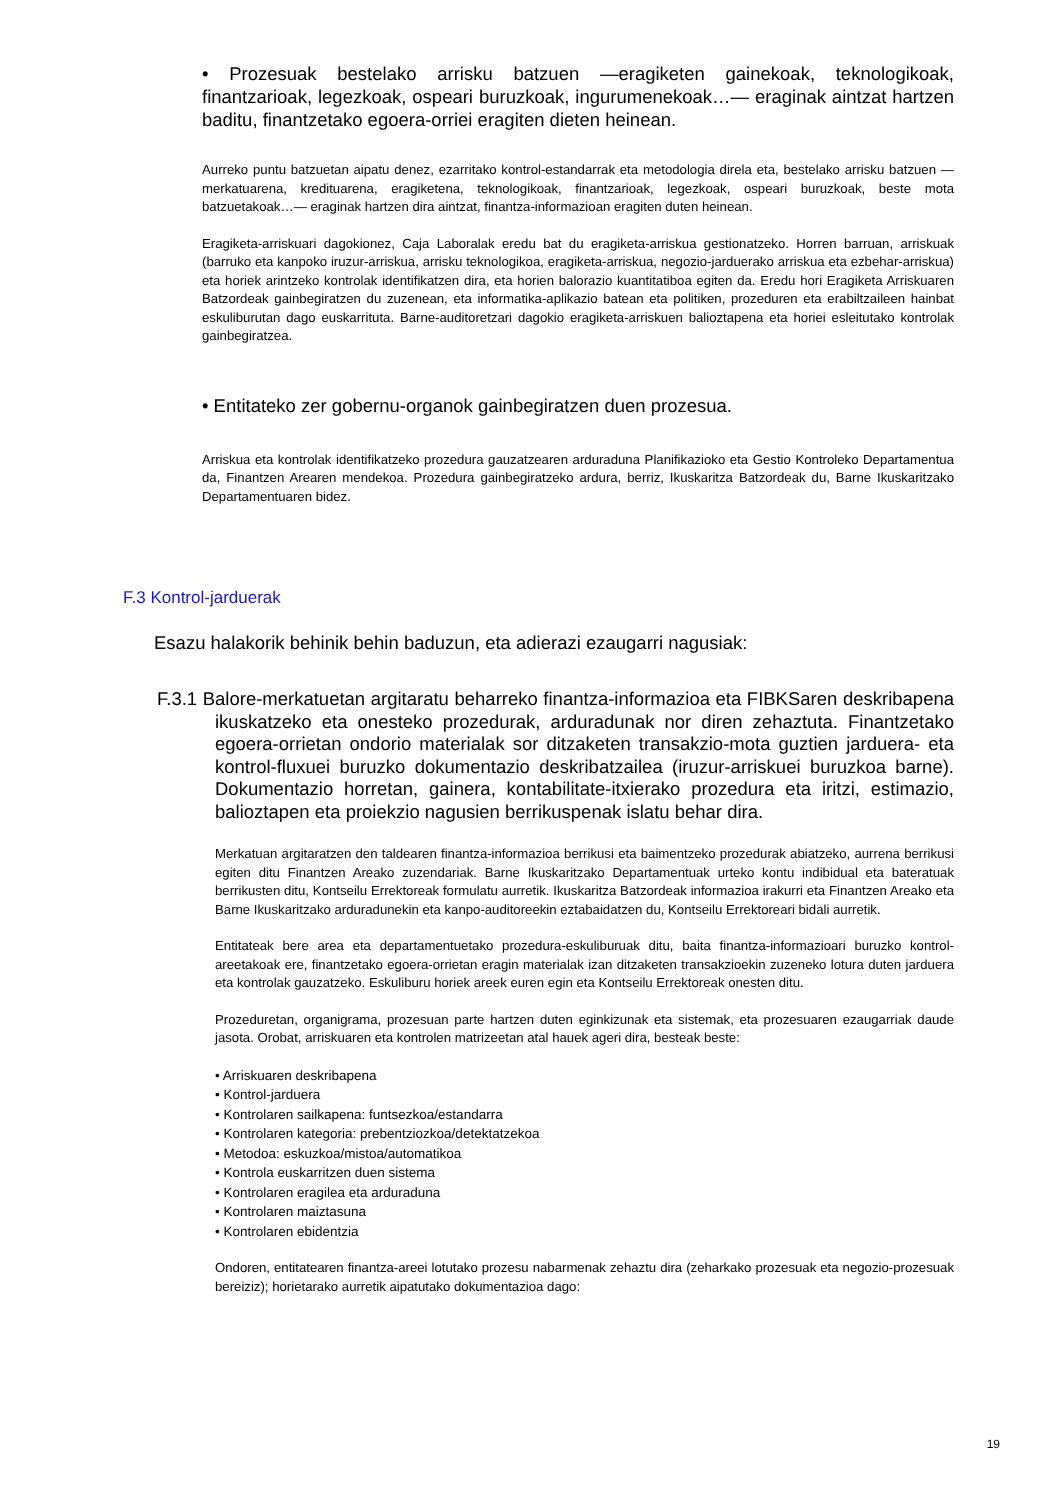• Prozesuak bestelako arrisku batzuen —eragiketen gainekoak, teknologikoak, finantzarioak, legezkoak, ospeari buruzkoak, ingurumenekoak…— eraginak aintzat hartzen baditu, finantzetako egoera-orriei eragiten dieten heinean.
Aurreko puntu batzuetan aipatu denez, ezarritako kontrol-estandarrak eta metodologia direla eta, bestelako arrisku batzuen —merkatuarena, kredituarena, eragiketena, teknologikoak, finantzarioak, legezkoak, ospeari buruzkoak, beste mota batzuetakoak…— eraginak hartzen dira aintzat, finantza-informazioan eragiten duten heinean.
Eragiketa-arriskuari dagokionez, Caja Laboralak eredu bat du eragiketa-arriskua gestionatzeko. Horren barruan, arriskuak (barruko eta kanpoko iruzur-arriskua, arrisku teknologikoa, eragiketa-arriskua, negozio-jarduerako arriskua eta ezbehar-arriskua) eta horiek arintzeko kontrolak identifikatzen dira, eta horien balorazio kuantitatiboa egiten da. Eredu hori Eragiketa Arriskuaren Batzordeak gainbegiratzen du zuzenean, eta informatika-aplikazio batean eta politiken, prozeduren eta erabiltzaileen hainbat eskuliburutan dago euskarrituta. Barne-auditoretzari dagokio eragiketa-arriskuen balioztapena eta horiei esleitutako kontrolak gainbegiratzea.
• Entitateko zer gobernu-organok gainbegiratzen duen prozesua.
Arriskua eta kontrolak identifikatzeko prozedura gauzatzearen arduraduna Planifikazioko eta Gestio Kontroleko Departamentua da, Finantzen Arearen mendekoa. Prozedura gainbegiratzeko ardura, berriz, Ikuskaritza Batzordeak du, Barne Ikuskaritzako Departamentuaren bidez.
F.3 Kontrol-jarduerak
Esazu halakorik behinik behin baduzun, eta adierazi ezaugarri nagusiak:
F.3.1 Balore-merkatuetan argitaratu beharreko finantza-informazioa eta FIBKSaren deskribapena ikuskatzeko eta onesteko prozedurak, arduradunak nor diren zehaztuta. Finantzetako egoera-orrietan ondorio materialak sor ditzaketen transakzio-mota guztien jarduera- eta kontrol-fluxuei buruzko dokumentazio deskribatzailea (iruzur-arriskuei buruzkoa barne). Dokumentazio horretan, gainera, kontabilitate-itxierako prozedura eta iritzi, estimazio, balioztapen eta proiekzio nagusien berrikuspenak islatu behar dira.
Merkatuan argitaratzen den taldearen finantza-informazioa berrikusi eta baimentzeko prozedurak abiatzeko, aurrena berrikusi egiten ditu Finantzen Areako zuzendariak. Barne Ikuskaritzako Departamentuak urteko kontu indibidual eta bateratuak berrikusten ditu, Kontseilu Errektoreak formulatu aurretik. Ikuskaritza Batzordeak informazioa irakurri eta Finantzen Areako eta Barne Ikuskaritzako arduradunekin eta kanpo-auditoreekin eztabaidatzen du, Kontseilu Errektoreari bidali aurretik.
Entitateak bere area eta departamentuetako prozedura-eskuliburuak ditu, baita finantza-informazioari buruzko kontrol-areetakoak ere, finantzetako egoera-orrietan eragin materialak izan ditzaketen transakzioekin zuzeneko lotura duten jarduera eta kontrolak gauzatzeko. Eskuliburu horiek areek euren egin eta Kontseilu Errektoreak onesten ditu.
Prozeduretan, organigrama, prozesuan parte hartzen duten eginkizunak eta sistemak, eta prozesuaren ezaugarriak daude jasota. Orobat, arriskuaren eta kontrolen matrizeetan atal hauek ageri dira, besteak beste:
• Arriskuaren deskribapena
• Kontrol-jarduera
• Kontrolaren sailkapena: funtsezkoa/estandarra
• Kontrolaren kategoria: prebentziozkoa/detektatzekoa
• Metodoa: eskuzkoa/mistoa/automatikoa
• Kontrola euskarritzen duen sistema
• Kontrolaren eragilea eta arduraduna
• Kontrolaren maiztasuna
• Kontrolaren ebidentzia
Ondoren, entitatearen finantza-areei lotutako prozesu nabarmenak zehaztu dira (zeharkako prozesuak eta negozio-prozesuak bereiziz); horietarako aurretik aipatutako dokumentazioa dago:
19